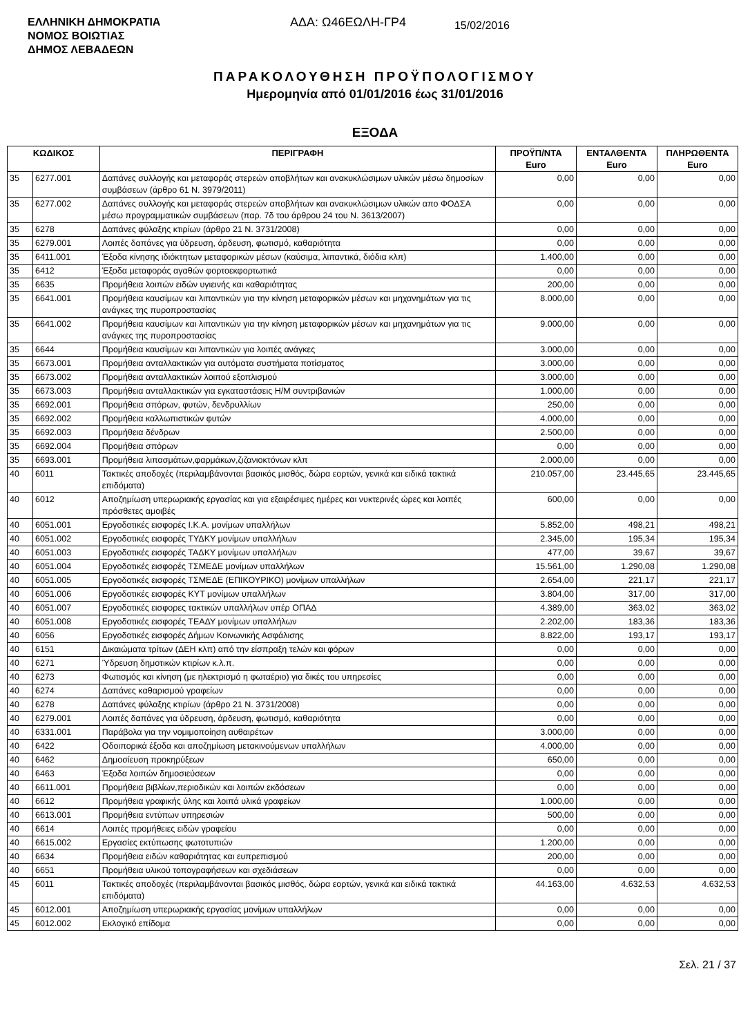ΕΛΛΗΝΙΚΗ ΔΗΜΟΚΡΑΤΙΑ
ΝΟΜΟΣ ΒΟΙΩΤΙΑΣ
ΔΗΜΟΣ ΛΕΒΑΔΕΩΝ
ΑΔΑ: Ω46ΕΩΛΗ-ΓΡ4
15/02/2016
ΠΑΡΑΚΟΛΟΥΘΗΣΗ ΠΡΟΫΠΟΛΟΓΙΣΜΟΥ
Ημερομηνία από 01/01/2016 έως 31/01/2016
ΕΞΟΔΑ
| ΚΩΔΙΚΟΣ | | ΠΕΡΙΓΡΑΦΗ | ΠΡΟΫΠ/ΝΤΑ Euro | ΕΝΤΑΛΘΕΝΤΑ Euro | ΠΛΗΡΩΘΕΝΤΑ Euro |
| --- | --- | --- | --- | --- | --- |
| 35 | 6277.001 | Δαπάνες συλλογής και μεταφοράς στερεών αποβλήτων και ανακυκλώσιμων υλικών μέσω δημοσίων συμβάσεων (άρθρο 61 Ν. 3979/2011) | 0,00 | 0,00 | 0,00 |
| 35 | 6277.002 | Δαπάνες συλλογής και μεταφοράς στερεών αποβλήτων και ανακυκλώσιμων υλικών απο ΦΟΔΣΑ μέσω προγραμματικών συμβάσεων (παρ. 7δ του άρθρου 24 του Ν. 3613/2007) | 0,00 | 0,00 | 0,00 |
| 35 | 6278 | Δαπάνες φύλαξης κτιρίων (άρθρο 21 Ν. 3731/2008) | 0,00 | 0,00 | 0,00 |
| 35 | 6279.001 | Λοιπές δαπάνες για ύδρευση, άρδευση, φωτισμό, καθαριότητα | 0,00 | 0,00 | 0,00 |
| 35 | 6411.001 | Έξοδα κίνησης ιδιόκτητων μεταφορικών μέσων (καύσιμα, λιπαντικά, διόδια κλπ) | 1.400,00 | 0,00 | 0,00 |
| 35 | 6412 | Έξοδα μεταφοράς αγαθών φορτοεκφορτωτικά | 0,00 | 0,00 | 0,00 |
| 35 | 6635 | Προμήθεια λοιπών ειδών υγιεινής και καθαριότητας | 200,00 | 0,00 | 0,00 |
| 35 | 6641.001 | Προμήθεια καυσίμων και λιπαντικών για την κίνηση μεταφορικών μέσων και μηχανημάτων για τις ανάγκες της πυροπροστασίας | 8.000,00 | 0,00 | 0,00 |
| 35 | 6641.002 | Προμήθεια καυσίμων και λιπαντικών για την κίνηση μεταφορικών μέσων και μηχανημάτων για τις ανάγκες της πυροπροστασίας | 9.000,00 | 0,00 | 0,00 |
| 35 | 6644 | Προμήθεια καυσίμων και λιπαντικών για λοιπές ανάγκες | 3.000,00 | 0,00 | 0,00 |
| 35 | 6673.001 | Προμήθεια ανταλλακτικών για αυτόματα συστήματα ποτίσματος | 3.000,00 | 0,00 | 0,00 |
| 35 | 6673.002 | Προμήθεια ανταλλακτικών λοιπού εξοπλισμού | 3.000,00 | 0,00 | 0,00 |
| 35 | 6673.003 | Προμήθεια ανταλλακτικών για εγκαταστάσεις Η/Μ συντριβανιών | 1.000,00 | 0,00 | 0,00 |
| 35 | 6692.001 | Προμήθεια σπόρων, φυτών, δενδρυλλίων | 250,00 | 0,00 | 0,00 |
| 35 | 6692.002 | Προμήθεια καλλωπιστικών φυτών | 4.000,00 | 0,00 | 0,00 |
| 35 | 6692.003 | Προμήθεια δένδρων | 2.500,00 | 0,00 | 0,00 |
| 35 | 6692.004 | Προμήθεια σπόρων | 0,00 | 0,00 | 0,00 |
| 35 | 6693.001 | Προμήθεια λιπασμάτων,φαρμάκων,ζιζανιοκτόνων κλπ | 2.000,00 | 0,00 | 0,00 |
| 40 | 6011 | Τακτικές αποδοχές (περιλαμβάνονται βασικός μισθός, δώρα εορτών, γενικά και ειδικά τακτικά επιδόματα) | 210.057,00 | 23.445,65 | 23.445,65 |
| 40 | 6012 | Αποζημίωση υπερωριακής εργασίας και για εξαιρέσιμες ημέρες και νυκτερινές ώρες και λοιπές πρόσθετες αμοιβές | 600,00 | 0,00 | 0,00 |
| 40 | 6051.001 | Εργοδοτικές εισφορές Ι.Κ.Α. μονίμων υπαλλήλων | 5.852,00 | 498,21 | 498,21 |
| 40 | 6051.002 | Εργοδοτικές εισφορές ΤΥΔΚΥ μονίμων υπαλλήλων | 2.345,00 | 195,34 | 195,34 |
| 40 | 6051.003 | Εργοδοτικές εισφορές ΤΑΔΚΥ μονίμων υπαλλήλων | 477,00 | 39,67 | 39,67 |
| 40 | 6051.004 | Εργοδοτικές εισφορές ΤΣΜΕΔΕ μονίμων υπαλλήλων | 15.561,00 | 1.290,08 | 1.290,08 |
| 40 | 6051.005 | Εργοδοτικές εισφορές ΤΣΜΕΔΕ (ΕΠΙΚΟΥΡΙΚΟ) μονίμων υπαλλήλων | 2.654,00 | 221,17 | 221,17 |
| 40 | 6051.006 | Εργοδοτικές εισφορές ΚΥΤ μονίμων υπαλλήλων | 3.804,00 | 317,00 | 317,00 |
| 40 | 6051.007 | Εργοδοτικές εισφορες τακτικών υπαλλήλων υπέρ ΟΠΑΔ | 4.389,00 | 363,02 | 363,02 |
| 40 | 6051.008 | Εργοδοτικές εισφορές ΤΕΑΔΥ μονίμων υπαλλήλων | 2.202,00 | 183,36 | 183,36 |
| 40 | 6056 | Εργοδοτικές εισφορές Δήμων Κοινωνικής Ασφάλισης | 8.822,00 | 193,17 | 193,17 |
| 40 | 6151 | Δικαιώματα τρίτων (ΔΕΗ κλπ) από την είσπραξη τελών και φόρων | 0,00 | 0,00 | 0,00 |
| 40 | 6271 | Ύδρευση δημοτικών κτιρίων κ.λ.π. | 0,00 | 0,00 | 0,00 |
| 40 | 6273 | Φωτισμός και κίνηση (με ηλεκτρισμό η φωταέριο) για δικές του υπηρεσίες | 0,00 | 0,00 | 0,00 |
| 40 | 6274 | Δαπάνες καθαρισμού γραφείων | 0,00 | 0,00 | 0,00 |
| 40 | 6278 | Δαπάνες φύλαξης κτιρίων (άρθρο 21 Ν. 3731/2008) | 0,00 | 0,00 | 0,00 |
| 40 | 6279.001 | Λοιπές δαπάνες για ύδρευση, άρδευση, φωτισμό, καθαριότητα | 0,00 | 0,00 | 0,00 |
| 40 | 6331.001 | Παράβολα για την νομιμοποίηση αυθαιρέτων | 3.000,00 | 0,00 | 0,00 |
| 40 | 6422 | Οδοιπορικά έξοδα και αποζημίωση μετακινούμενων υπαλλήλων | 4.000,00 | 0,00 | 0,00 |
| 40 | 6462 | Δημοσίευση προκηρύξεων | 650,00 | 0,00 | 0,00 |
| 40 | 6463 | Έξοδα λοιπών δημοσιεύσεων | 0,00 | 0,00 | 0,00 |
| 40 | 6611.001 | Προμήθεια βιβλίων,περιοδικών και λοιπών εκδόσεων | 0,00 | 0,00 | 0,00 |
| 40 | 6612 | Προμήθεια γραφικής ύλης και λοιπά υλικά γραφείων | 1.000,00 | 0,00 | 0,00 |
| 40 | 6613.001 | Προμήθεια εντύπων υπηρεσιών | 500,00 | 0,00 | 0,00 |
| 40 | 6614 | Λοιπές προμήθειες ειδών γραφείου | 0,00 | 0,00 | 0,00 |
| 40 | 6615.002 | Εργασίες εκτύπωσης φωτοτυπιών | 1.200,00 | 0,00 | 0,00 |
| 40 | 6634 | Προμήθεια ειδών καθαριότητας και ευπρεπισμού | 200,00 | 0,00 | 0,00 |
| 40 | 6651 | Προμήθεια υλικού τοπογραφήσεων και σχεδιάσεων | 0,00 | 0,00 | 0,00 |
| 45 | 6011 | Τακτικές αποδοχές (περιλαμβάνονται βασικός μισθός, δώρα εορτών, γενικά και ειδικά τακτικά επιδόματα) | 44.163,00 | 4.632,53 | 4.632,53 |
| 45 | 6012.001 | Αποζημίωση υπερωριακής εργασίας μονίμων υπαλλήλων | 0,00 | 0,00 | 0,00 |
| 45 | 6012.002 | Εκλογικό επίδομα | 0,00 | 0,00 | 0,00 |
Σελ. 21 / 37